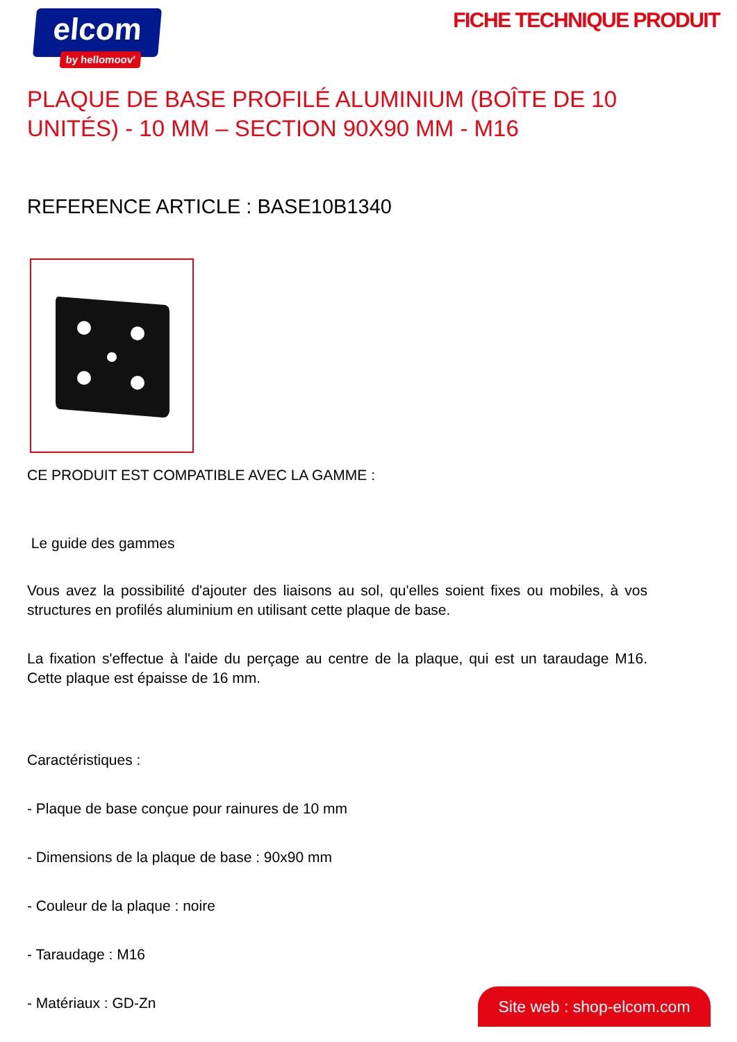elcom
by hellomoov'
FICHE TECHNIQUE PRODUIT
PLAQUE DE BASE PROFILÉ ALUMINIUM (BOÎTE DE 10 UNITÉS) - 10 MM – SECTION 90X90 MM - M16
REFERENCE ARTICLE : BASE10B1340
CE PRODUIT EST COMPATIBLE AVEC LA GAMME :
Le guide des gammes
Vous avez la possibilité d'ajouter des liaisons au sol, qu'elles soient fixes ou mobiles, à vos structures en profilés aluminium en utilisant cette plaque de base.
La fixation s'effectue à l'aide du perçage au centre de la plaque, qui est un taraudage M16. Cette plaque est épaisse de 16 mm.
Caractéristiques :
- Plaque de base conçue pour rainures de 10 mm
- Dimensions de la plaque de base : 90x90 mm
- Couleur de la plaque : noire
- Taraudage : M16
- Matériaux : GD-Zn
Site web : shop-elcom.com